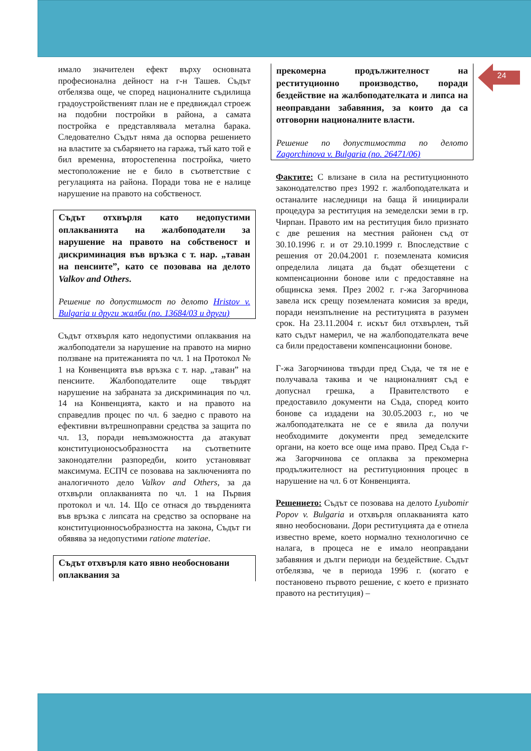24
имало значителен ефект върху основната професионална дейност на г-н Ташев. Съдът отбелязва още, че според националните съдилища градоустройственият план не е предвиждал строеж на подобни постройки в района, а самата постройка е представлявала метална барака. Следователно Съдът няма да оспорва решението на властите за събарянето на гаража, тъй като той е бил временна, второстепенна постройка, чието местоположение не е било в съответствие с регулацията на района. Поради това не е налице нарушение на правото на собственост.
Съдът отхвърля като недопустими оплакванията на жалбоподатели за нарушение на правото на собственост и дискриминация във връзка с т. нар. „таван на пенсиите”, като се позовава на делото Valkov and Others.
Решение по допустимост по делото Hristov v. Bulgaria и други жалби (no. 13684/03 и други)
Съдът отхвърля като недопустими оплаквания на жалбоподатели за нарушение на правото на мирно ползване на притежанията по чл. 1 на Протокол № 1 на Конвенцията във връзка с т. нар. „таван” на пенсиите. Жалбоподателите още твърдят нарушение на забраната за дискриминация по чл. 14 на Конвенцията, както и на правото на справедлив процес по чл. 6 заедно с правото на ефективни вътрешноправни средства за защита по чл. 13, поради невъзможността да атакуват конституционосъобразността на съответните законодателни разпоредби, които установяват максимума. ЕСПЧ се позовава на заключенията по аналогичното дело Valkov and Others, за да отхвърли оплакванията по чл. 1 на Първия протокол и чл. 14. Що се отнася до твърденията във връзка с липсата на средство за оспорване на конституционносъобразността на закона, Съдът ги обявява за недопустими ratione materiae.
Съдът отхвърля като явно необосновани оплаквания за
прекомерна продължителност на реституционно производство, поради бездействие на жалбоподателката и липса на неоправдани забавяния, за които да са отговорни националните власти.
Решение по допустимостта по делото Zagorchinova v. Bulgaria (no. 26471/06)
Фактите: С влизане в сила на реституционното законодателство през 1992 г. жалбоподателката и останалите наследници на баща й инициирали процедура за реституция на земеделски земи в гр. Чирпан. Правото им на реституция било признато с две решения на местния районен съд от 30.10.1996 г. и от 29.10.1999 г. Впоследствие с решения от 20.04.2001 г. поземлената комисия определила лицата да бъдат обезщетени с компенсационни бонове или с предоставяне на общинска земя. През 2002 г. г-жа Загорчинова завела иск срещу поземлената комисия за вреди, поради неизпълнение на реституцията в разумен срок. На 23.11.2004 г. искът бил отхвърлен, тъй като съдът намерил, че на жалбоподателката вече са били предоставени компенсационни бонове.
Г-жа Загорчинова твърди пред Съда, че тя не е получавала такива и че националният съд е допуснал грешка, а Правителството е предоставило документи на Съда, според които бонове са издадени на 30.05.2003 г., но че жалбоподателката не се е явила да получи необходимите документи пред земеделските органи, на което все още има право. Пред Съда г-жа Загорчинова се оплаква за прекомерна продължителност на реституционния процес в нарушение на чл. 6 от Конвенцията.
Решението: Съдът се позовава на делото Lyubomir Popov v. Bulgaria и отхвърля оплакванията като явно необосновани. Дори реституцията да е отнела известно време, което нормално технологично се налага, в процеса не е имало неоправдани забавяния и дълги периоди на бездействие. Съдът отбелязва, че в периода 1996 г. (когато е постановено първото решение, с което е признато правото на реституция) –